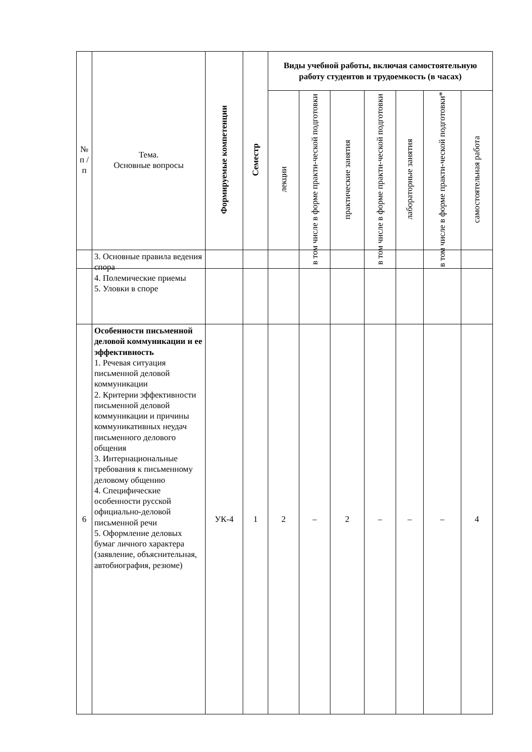| № п / п | Тема. Основные вопросы | Формируемые компетенции | Семестр | Виды учебной работы, включая самостоятельную работу студентов и трудоемкость (в часах) | | | | | | |
| --- | --- | --- | --- | --- | --- | --- | --- | --- | --- | --- |
| | | | | лекции | в том числе в форме практи-ческой подготовки | практические занятия | в том числе в форме практи-ческой подготовки | лабораторные занятия | в том числе в форме практи-ческой подготовки* | самостоятельная работа |
| | 3. Основные правила ведения спора 4. Полемические приемы 5. Уловки в споре | | | | | | | | | |
| 6 | Особенности письменной деловой коммуникации и ее эффективность 1. Речевая ситуация письменной деловой коммуникации 2. Критерии эффективности письменной деловой коммуникации и причины коммуникативных неудач письменного делового общения 3. Интернациональные требования к письменному деловому общению 4. Специфические особенности русской официально-деловой письменной речи 5. Оформление деловых бумаг личного характера (заявление, объяснительная, автобиография, резюме) | УК-4 | 1 | 2 | – | 2 | – | – | – | 4 |